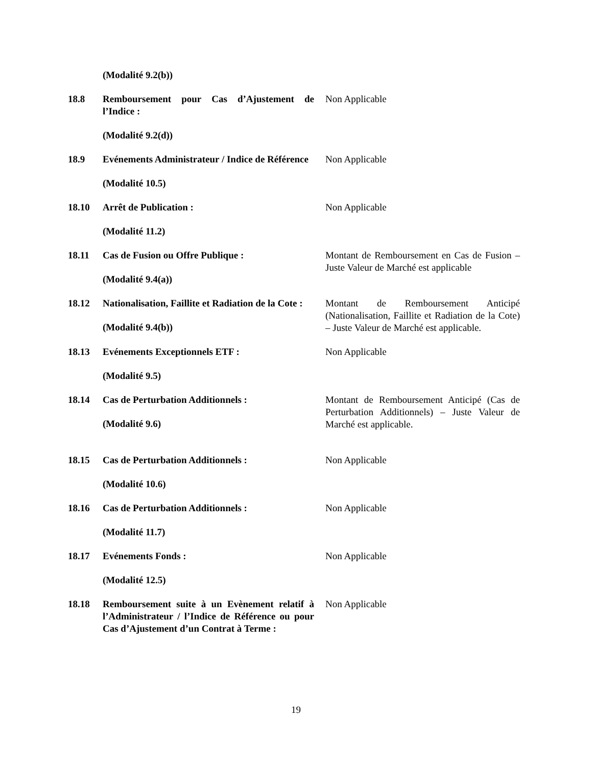(Modalité 9.2(b))
18.8 Remboursement pour Cas d’Ajustement de l’Indice :
Non Applicable
(Modalité 9.2(d))
18.9 Evénements Administrateur / Indice de Référence
Non Applicable
(Modalité 10.5)
18.10 Arrêt de Publication : Non Applicable
(Modalité 11.2)
18.11 Cas de Fusion ou Offre Publique :
(Modalité 9.4(a))
Montant de Remboursement en Cas de Fusion – Juste Valeur de Marché est applicable
18.12 Nationalisation, Faillite et Radiation de la Cote :
(Modalité 9.4(b))
Montant de Remboursement Anticipé (Nationalisation, Faillite et Radiation de la Cote) – Juste Valeur de Marché est applicable.
18.13 Evénements Exceptionnels ETF : Non Applicable
(Modalité 9.5)
18.14 Cas de Perturbation Additionnels :
(Modalité 9.6)
Montant de Remboursement Anticipé (Cas de Perturbation Additionnels) – Juste Valeur de Marché est applicable.
18.15 Cas de Perturbation Additionnels : Non Applicable
(Modalité 10.6)
18.16 Cas de Perturbation Additionnels : Non Applicable
(Modalité 11.7)
18.17 Evénements Fonds : Non Applicable
(Modalité 12.5)
18.18 Remboursement suite à un Evènement relatif à l’Administrateur / l’Indice de Référence ou pour Cas d’Ajustement d’un Contrat à Terme :
Non Applicable
19